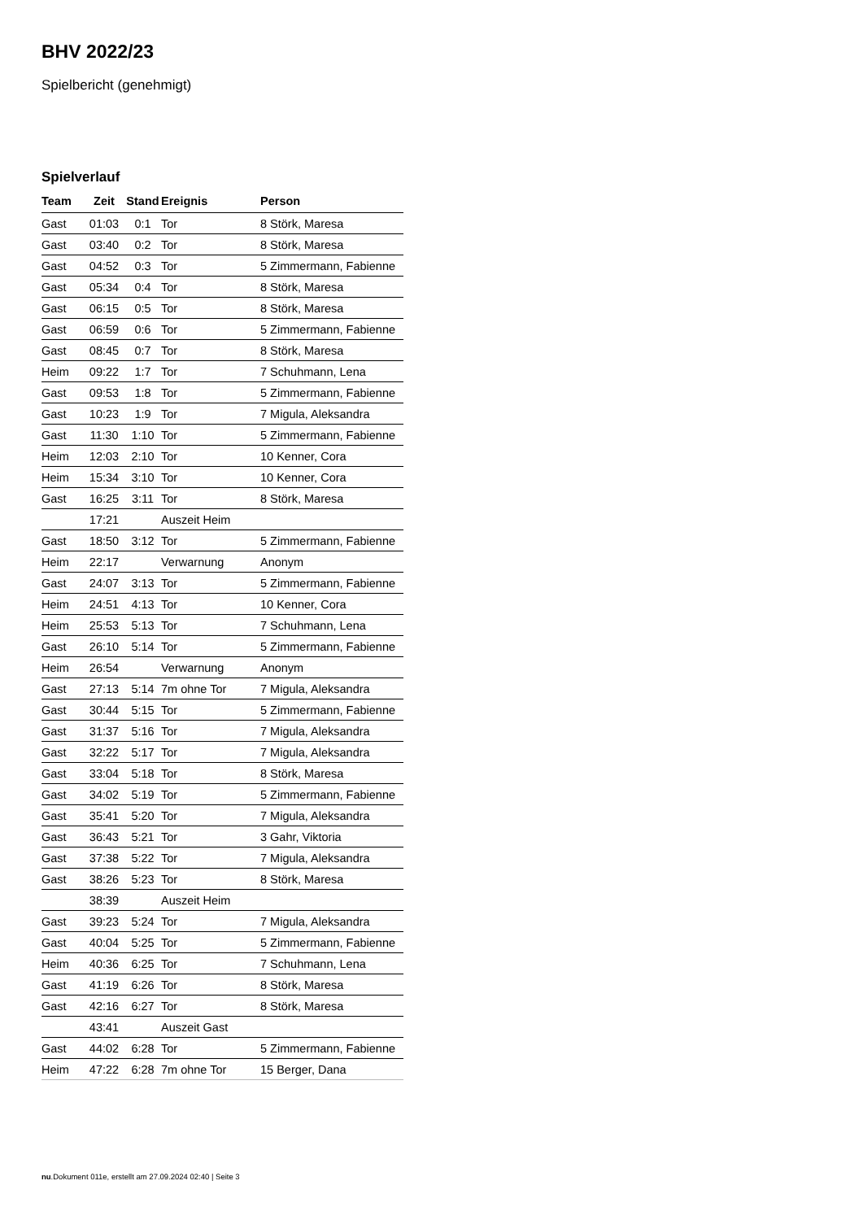BHV 2022/23
Spielbericht (genehmigt)
Spielverlauf
| Team | Zeit | Stand | Ereignis | Person |
| --- | --- | --- | --- | --- |
| Gast | 01:03 | 0:1 | Tor | 8 Störk, Maresa |
| Gast | 03:40 | 0:2 | Tor | 8 Störk, Maresa |
| Gast | 04:52 | 0:3 | Tor | 5 Zimmermann, Fabienne |
| Gast | 05:34 | 0:4 | Tor | 8 Störk, Maresa |
| Gast | 06:15 | 0:5 | Tor | 8 Störk, Maresa |
| Gast | 06:59 | 0:6 | Tor | 5 Zimmermann, Fabienne |
| Gast | 08:45 | 0:7 | Tor | 8 Störk, Maresa |
| Heim | 09:22 | 1:7 | Tor | 7 Schuhmann, Lena |
| Gast | 09:53 | 1:8 | Tor | 5 Zimmermann, Fabienne |
| Gast | 10:23 | 1:9 | Tor | 7 Migula, Aleksandra |
| Gast | 11:30 | 1:10 | Tor | 5 Zimmermann, Fabienne |
| Heim | 12:03 | 2:10 | Tor | 10 Kenner, Cora |
| Heim | 15:34 | 3:10 | Tor | 10 Kenner, Cora |
| Gast | 16:25 | 3:11 | Tor | 8 Störk, Maresa |
| | 17:21 | | Auszeit Heim | |
| Gast | 18:50 | 3:12 | Tor | 5 Zimmermann, Fabienne |
| Heim | 22:17 | | Verwarnung | Anonym |
| Gast | 24:07 | 3:13 | Tor | 5 Zimmermann, Fabienne |
| Heim | 24:51 | 4:13 | Tor | 10 Kenner, Cora |
| Heim | 25:53 | 5:13 | Tor | 7 Schuhmann, Lena |
| Gast | 26:10 | 5:14 | Tor | 5 Zimmermann, Fabienne |
| Heim | 26:54 | | Verwarnung | Anonym |
| Gast | 27:13 | 5:14 | 7m ohne Tor | 7 Migula, Aleksandra |
| Gast | 30:44 | 5:15 | Tor | 5 Zimmermann, Fabienne |
| Gast | 31:37 | 5:16 | Tor | 7 Migula, Aleksandra |
| Gast | 32:22 | 5:17 | Tor | 7 Migula, Aleksandra |
| Gast | 33:04 | 5:18 | Tor | 8 Störk, Maresa |
| Gast | 34:02 | 5:19 | Tor | 5 Zimmermann, Fabienne |
| Gast | 35:41 | 5:20 | Tor | 7 Migula, Aleksandra |
| Gast | 36:43 | 5:21 | Tor | 3 Gahr, Viktoria |
| Gast | 37:38 | 5:22 | Tor | 7 Migula, Aleksandra |
| Gast | 38:26 | 5:23 | Tor | 8 Störk, Maresa |
| | 38:39 | | Auszeit Heim | |
| Gast | 39:23 | 5:24 | Tor | 7 Migula, Aleksandra |
| Gast | 40:04 | 5:25 | Tor | 5 Zimmermann, Fabienne |
| Heim | 40:36 | 6:25 | Tor | 7 Schuhmann, Lena |
| Gast | 41:19 | 6:26 | Tor | 8 Störk, Maresa |
| Gast | 42:16 | 6:27 | Tor | 8 Störk, Maresa |
| | 43:41 | | Auszeit Gast | |
| Gast | 44:02 | 6:28 | Tor | 5 Zimmermann, Fabienne |
| Heim | 47:22 | 6:28 | 7m ohne Tor | 15 Berger, Dana |
nu.Dokument 011e, erstellt am 27.09.2024 02:40 | Seite 3